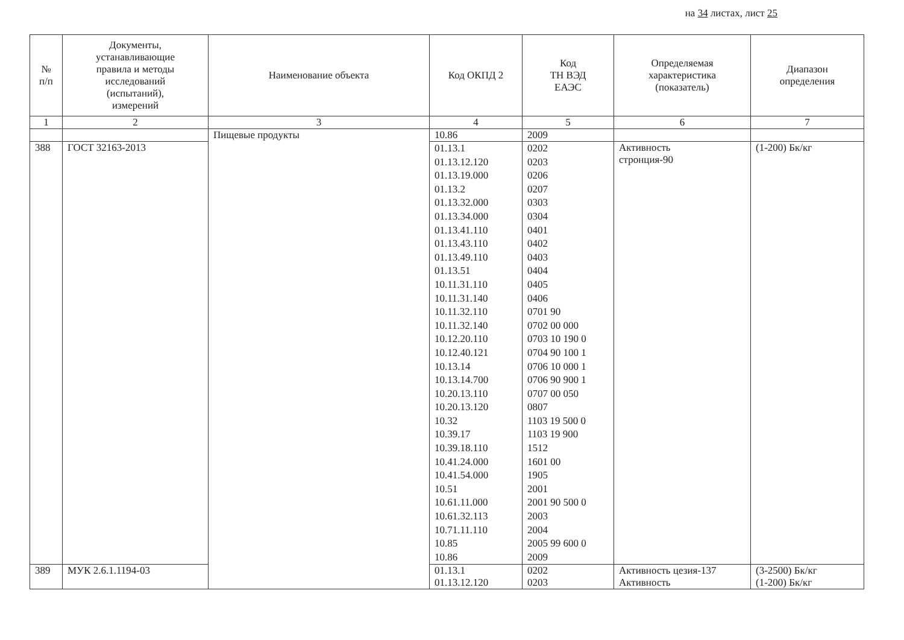на 34 листах, лист 25
| № п/п | Документы, устанавливающие правила и методы исследований (испытаний), измерений | Наименование объекта | Код ОКПД 2 | Код ТН ВЭД ЕАЭС | Определяемая характеристика (показатель) | Диапазон определения |
| --- | --- | --- | --- | --- | --- | --- |
| 1 | 2 | 3 | 4 | 5 | 6 | 7 |
| | | Пищевые продукты | 10.86 | 2009 | | |
| 388 | ГОСТ 32163-2013 | | 01.13.1 01.13.12.120 01.13.19.000 01.13.2 01.13.32.000 01.13.34.000 01.13.41.110 01.13.43.110 01.13.49.110 01.13.51 10.11.31.110 10.11.31.140 10.11.32.110 10.11.32.140 10.12.20.110 10.12.40.121 10.13.14 10.13.14.700 10.20.13.110 10.20.13.120 10.32 10.39.17 10.39.18.110 10.41.24.000 10.41.54.000 10.51 10.61.11.000 10.61.32.113 10.71.11.110 10.85 10.86 | 0202 0203 0206 0207 0303 0304 0401 0402 0403 0404 0405 0406 0701 90 0702 00 000 0703 10 190 0 0704 90 100 1 0706 10 000 1 0706 90 900 1 0707 00 050 0807 1103 19 500 0 1103 19 900 1512 1601 00 1905 2001 2001 90 500 0 2003 2004 2005 99 600 0 2009 | Активность стронция-90 | (1-200) Бк/кг |
| 389 | МУК 2.6.1.1194-03 | | 01.13.1 01.13.12.120 | 0202 0203 | Активность цезия-137 Активность | (3-2500) Бк/кг (1-200) Бк/кг |